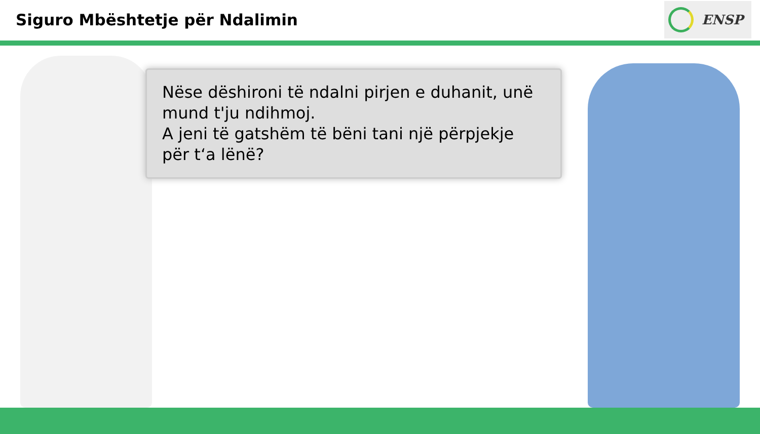Siguro Mbështetje për Ndalimin
ENSP
Nëse dëshironi të ndalni pirjen e duhanit, unë mund t'ju ndihmoj.
A jeni të gatshëm të bëni tani një përpjekje për t‘a lënë?